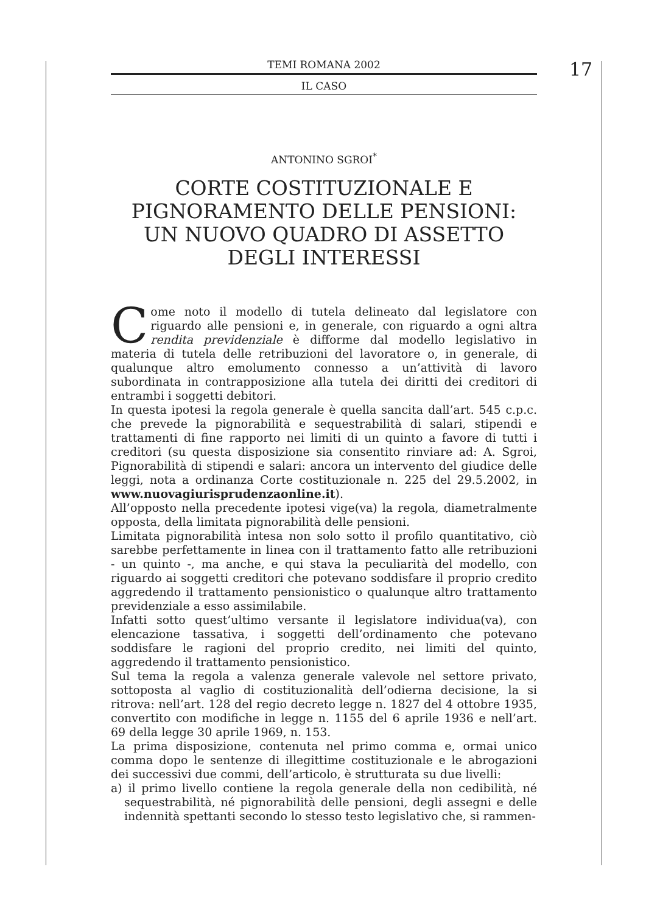TEMI ROMANA 2002
IL CASO
17
ANTONINO SGROI<sup>*</sup>
CORTE COSTITUZIONALE E
PIGNORAMENTO DELLE PENSIONI:
UN NUOVO QUADRO DI ASSETTO
DEGLI INTERESSI
Come noto il modello di tutela delineato dal legislatore con riguardo alle pensioni e, in generale, con riguardo a ogni altra rendita previdenziale è difforme dal modello legislativo in materia di tutela delle retribuzioni del lavoratore o, in generale, di qualunque altro emolumento connesso a un’attività di lavoro subordinata in contrapposizione alla tutela dei diritti dei creditori di entrambi i soggetti debitori.
In questa ipotesi la regola generale è quella sancita dall’art. 545 c.p.c. che prevede la pignorabilità e sequestrabilità di salari, stipendi e trattamenti di fine rapporto nei limiti di un quinto a favore di tutti i creditori (su questa disposizione sia consentito rinviare ad: A. Sgroi, Pignorabilità di stipendi e salari: ancora un intervento del giudice delle leggi, nota a ordinanza Corte costituzionale n. 225 del 29.5.2002, in www.nuovagiurisprudenzaonline.it).
All’opposto nella precedente ipotesi vige(va) la regola, diametralmente opposta, della limitata pignorabilità delle pensioni.
Limitata pignorabilità intesa non solo sotto il profilo quantitativo, ciò sarebbe perfettamente in linea con il trattamento fatto alle retribuzioni - un quinto -, ma anche, e qui stava la peculiarità del modello, con riguardo ai soggetti creditori che potevano soddisfare il proprio credito aggredendo il trattamento pensionistico o qualunque altro trattamento previdenziale a esso assimilabile.
Infatti sotto quest’ultimo versante il legislatore individua(va), con elencazione tassativa, i soggetti dell’ordinamento che potevano soddisfare le ragioni del proprio credito, nei limiti del quinto, aggredendo il trattamento pensionistico.
Sul tema la regola a valenza generale valevole nel settore privato, sottoposta al vaglio di costituzionalità dell’odierna decisione, la si ritrova: nell’art. 128 del regio decreto legge n. 1827 del 4 ottobre 1935, convertito con modifiche in legge n. 1155 del 6 aprile 1936 e nell’art. 69 della legge 30 aprile 1969, n. 153.
La prima disposizione, contenuta nel primo comma e, ormai unico comma dopo le sentenze di illegittime costituzionale e le abrogazioni dei successivi due commi, dell’articolo, è strutturata su due livelli:
a) il primo livello contiene la regola generale della non cedibilità, né sequestrabilità, né pignorabilità delle pensioni, degli assegni e delle indennità spettanti secondo lo stesso testo legislativo che, si rammen-